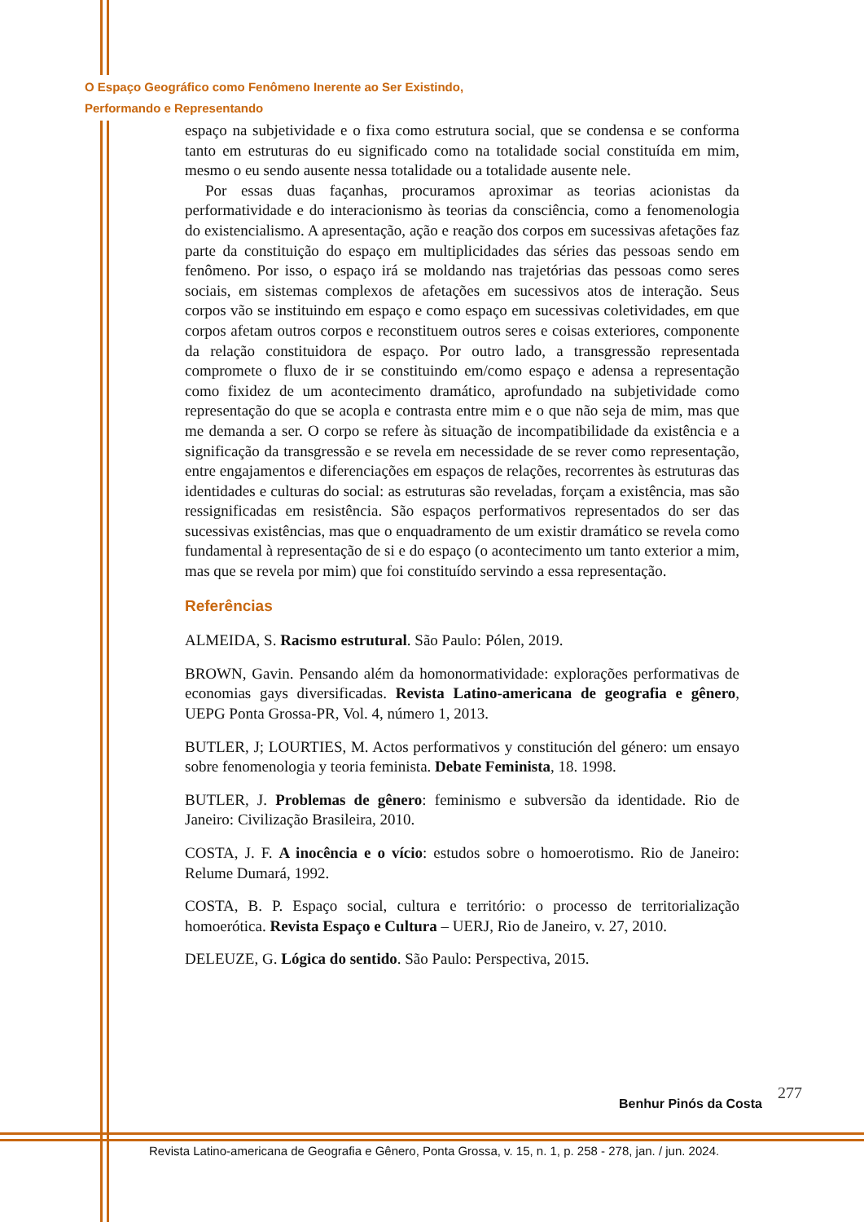O Espaço Geográfico como Fenômeno Inerente ao Ser Existindo,
Performando e Representando
espaço na subjetividade e o fixa como estrutura social, que se condensa e se conforma tanto em estruturas do eu significado como na totalidade social constituída em mim, mesmo o eu sendo ausente nessa totalidade ou a totalidade ausente nele.
Por essas duas façanhas, procuramos aproximar as teorias acionistas da performatividade e do interacionismo às teorias da consciência, como a fenomenologia do existencialismo. A apresentação, ação e reação dos corpos em sucessivas afetações faz parte da constituição do espaço em multiplicidades das séries das pessoas sendo em fenômeno. Por isso, o espaço irá se moldando nas trajetórias das pessoas como seres sociais, em sistemas complexos de afetações em sucessivos atos de interação. Seus corpos vão se instituindo em espaço e como espaço em sucessivas coletividades, em que corpos afetam outros corpos e reconstituem outros seres e coisas exteriores, componente da relação constituidora de espaço. Por outro lado, a transgressão representada compromete o fluxo de ir se constituindo em/como espaço e adensa a representação como fixidez de um acontecimento dramático, aprofundado na subjetividade como representação do que se acopla e contrasta entre mim e o que não seja de mim, mas que me demanda a ser. O corpo se refere às situação de incompatibilidade da existência e a significação da transgressão e se revela em necessidade de se rever como representação, entre engajamentos e diferenciações em espaços de relações, recorrentes às estruturas das identidades e culturas do social: as estruturas são reveladas, forçam a existência, mas são ressignificadas em resistência. São espaços performativos representados do ser das sucessivas existências, mas que o enquadramento de um existir dramático se revela como fundamental à representação de si e do espaço (o acontecimento um tanto exterior a mim, mas que se revela por mim) que foi constituído servindo a essa representação.
Referências
ALMEIDA, S. Racismo estrutural. São Paulo: Pólen, 2019.
BROWN, Gavin. Pensando além da homonormatividade: explorações performativas de economias gays diversificadas. Revista Latino-americana de geografia e gênero, UEPG Ponta Grossa-PR, Vol. 4, número 1, 2013.
BUTLER, J; LOURTIES, M. Actos performativos y constitución del género: um ensayo sobre fenomenologia y teoria feminista. Debate Feminista, 18. 1998.
BUTLER, J. Problemas de gênero: feminismo e subversão da identidade. Rio de Janeiro: Civilização Brasileira, 2010.
COSTA, J. F. A inocência e o vício: estudos sobre o homoerotismo. Rio de Janeiro: Relume Dumará, 1992.
COSTA, B. P. Espaço social, cultura e território: o processo de territorialização homoerótica. Revista Espaço e Cultura – UERJ, Rio de Janeiro, v. 27, 2010.
DELEUZE, G. Lógica do sentido. São Paulo: Perspectiva, 2015.
277
Benhur Pinós da Costa
Revista Latino-americana de Geografia e Gênero, Ponta Grossa, v. 15, n. 1, p. 258 - 278, jan. / jun. 2024.